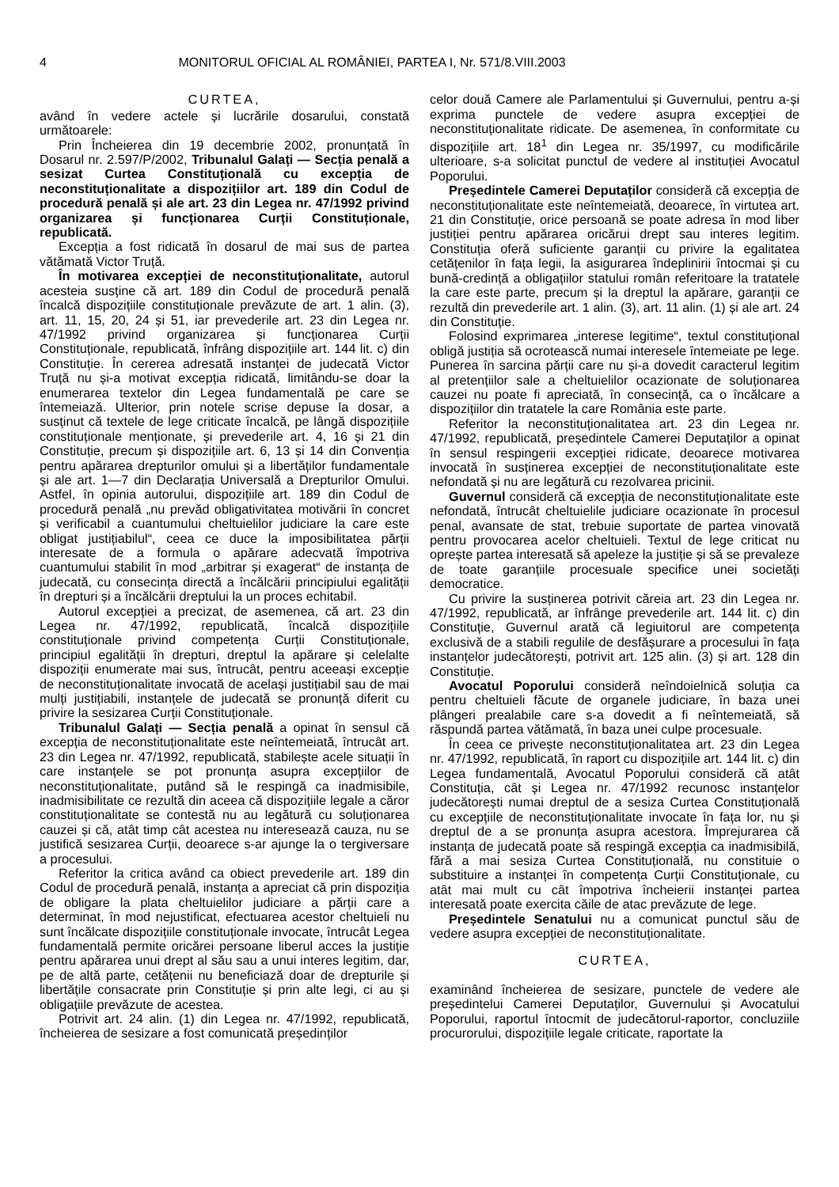4 MONITORUL OFICIAL AL ROMÂNIEI, PARTEA I, Nr. 571/8.VIII.2003
CURTEA,
având în vedere actele și lucrările dosarului, constată următoarele:
Prin Încheierea din 19 decembrie 2002, pronunțată în Dosarul nr. 2.597/P/2002, Tribunalul Galați — Secția penală a sesizat Curtea Constituțională cu excepția de neconstituționalitate a dispozițiilor art. 189 din Codul de procedură penală și ale art. 23 din Legea nr. 47/1992 privind organizarea și funcționarea Curții Constituționale, republicată.
Excepția a fost ridicată în dosarul de mai sus de partea vătămată Victor Truță.
În motivarea excepției de neconstituționalitate, autorul acesteia susține că art. 189 din Codul de procedură penală încalcă dispozițiile constituționale prevăzute de art. 1 alin. (3), art. 11, 15, 20, 24 și 51, iar prevederile art. 23 din Legea nr. 47/1992 privind organizarea și funcționarea Curții Constituționale, republicată, înfrâng dispozițiile art. 144 lit. c) din Constituție. În cererea adresată instanței de judecată Victor Truță nu și-a motivat excepția ridicată, limitându-se doar la enumerarea textelor din Legea fundamentală pe care se întemeiază. Ulterior, prin notele scrise depuse la dosar, a susținut că textele de lege criticate încalcă, pe lângă dispozițiile constituționale menționate, și prevederile art. 4, 16 și 21 din Constituție, precum și dispozițiile art. 6, 13 și 14 din Convenția pentru apărarea drepturilor omului și a libertăților fundamentale și ale art. 1—7 din Declarația Universală a Drepturilor Omului. Astfel, în opinia autorului, dispozițiile art. 189 din Codul de procedură penală „nu prevăd obligativitatea motivării în concret și verificabil a cuantumului cheltuielilor judiciare la care este obligat justițiabilul“, ceea ce duce la imposibilitatea părții interesate de a formula o apărare adecvată împotriva cuantumului stabilit în mod „arbitrar și exagerat“ de instanța de judecată, cu consecința directă a încălcării principiului egalității în drepturi și a încălcării dreptului la un proces echitabil.
Autorul excepției a precizat, de asemenea, că art. 23 din Legea nr. 47/1992, republicată, încalcă dispozițiile constituționale privind competența Curții Constituționale, principiul egalității în drepturi, dreptul la apărare și celelalte dispoziții enumerate mai sus, întrucât, pentru aceeași excepție de neconstituționalitate invocată de același justițiabil sau de mai mulți justițiabili, instanțele de judecată se pronunță diferit cu privire la sesizarea Curții Constituționale.
Tribunalul Galați — Secția penală a opinat în sensul că excepția de neconstituționalitate este neîntemeiată, întrucât art. 23 din Legea nr. 47/1992, republicată, stabilește acele situații în care instanțele se pot pronunța asupra excepțiilor de neconstituționalitate, putând să le respingă ca inadmisibile, inadmisibilitate ce rezultă din aceea că dispozițiile legale a căror constituționalitate se contestă nu au legătură cu soluționarea cauzei și că, atât timp cât acestea nu interesează cauza, nu se justifică sesizarea Curții, deoarece s-ar ajunge la o tergiversare a procesului.
Referitor la critica având ca obiect prevederile art. 189 din Codul de procedură penală, instanța a apreciat că prin dispoziția de obligare la plata cheltuielilor judiciare a părții care a determinat, în mod nejustificat, efectuarea acestor cheltuieli nu sunt încălcate dispozițiile constituționale invocate, întrucât Legea fundamentală permite oricărei persoane liberul acces la justiție pentru apărarea unui drept al său sau a unui interes legitim, dar, pe de altă parte, cetățenii nu beneficiază doar de drepturile și libertățile consacrate prin Constituție și prin alte legi, ci au și obligațiile prevăzute de acestea.
Potrivit art. 24 alin. (1) din Legea nr. 47/1992, republicată, încheierea de sesizare a fost comunicată președinților
celor două Camere ale Parlamentului și Guvernului, pentru a-și exprima punctele de vedere asupra excepției de neconstituționalitate ridicate. De asemenea, în conformitate cu dispozițiile art. 18<sup>1</sup> din Legea nr. 35/1997, cu modificările ulterioare, s-a solicitat punctul de vedere al instituției Avocatul Poporului.
Președintele Camerei Deputaților consideră că excepția de neconstituționalitate este neîntemeiată, deoarece, în virtutea art. 21 din Constituție, orice persoană se poate adresa în mod liber justiției pentru apărarea oricărui drept sau interes legitim. Constituția oferă suficiente garanții cu privire la egalitatea cetățenilor în fața legii, la asigurarea îndeplinirii întocmai și cu bună-credință a obligațiilor statului român referitoare la tratatele la care este parte, precum și la dreptul la apărare, garanții ce rezultă din prevederile art. 1 alin. (3), art. 11 alin. (1) și ale art. 24 din Constituție.
Folosind exprimarea „interese legitime“, textul constituțional obligă justiția să ocrotească numai interesele întemeiate pe lege. Punerea în sarcina părții care nu și-a dovedit caracterul legitim al pretențiilor sale a cheltuielilor ocazionate de soluționarea cauzei nu poate fi apreciată, în consecință, ca o încălcare a dispozițiilor din tratatele la care România este parte.
Referitor la neconstituționalitatea art. 23 din Legea nr. 47/1992, republicată, președintele Camerei Deputaților a opinat în sensul respingerii excepției ridicate, deoarece motivarea invocată în susținerea excepției de neconstituționalitate este nefondată și nu are legătură cu rezolvarea pricinii.
Guvernul consideră că excepția de neconstituționalitate este nefondată, întrucât cheltuielile judiciare ocazionate în procesul penal, avansate de stat, trebuie suportate de partea vinovată pentru provocarea acelor cheltuieli. Textul de lege criticat nu oprește partea interesată să apeleze la justiție și să se prevaleze de toate garanțiile procesuale specifice unei societăți democratice.
Cu privire la susținerea potrivit căreia art. 23 din Legea nr. 47/1992, republicată, ar înfrânge prevederile art. 144 lit. c) din Constituție, Guvernul arată că legiuitorul are competența exclusivă de a stabili regulile de desfășurare a procesului în fața instanțelor judecătorești, potrivit art. 125 alin. (3) și art. 128 din Constituție.
Avocatul Poporului consideră neîndoielnică soluția ca pentru cheltuieli făcute de organele judiciare, în baza unei plângeri prealabile care s-a dovedit a fi neîntemeiată, să răspundă partea vătămată, în baza unei culpe procesuale.
În ceea ce privește neconstituționalitatea art. 23 din Legea nr. 47/1992, republicată, în raport cu dispozițiile art. 144 lit. c) din Legea fundamentală, Avocatul Poporului consideră că atât Constituția, cât și Legea nr. 47/1992 recunosc instanțelor judecătorești numai dreptul de a sesiza Curtea Constituțională cu excepțiile de neconstituționalitate invocate în fața lor, nu și dreptul de a se pronunța asupra acestora. Împrejurarea că instanța de judecată poate să respingă excepția ca inadmisibilă, fără a mai sesiza Curtea Constituțională, nu constituie o substituire a instanței în competența Curții Constituționale, cu atât mai mult cu cât împotriva încheierii instanței partea interesată poate exercita căile de atac prevăzute de lege.
Președintele Senatului nu a comunicat punctul său de vedere asupra excepției de neconstituționalitate.
CURTEA,
examinând încheierea de sesizare, punctele de vedere ale președintelui Camerei Deputaților, Guvernului și Avocatului Poporului, raportul întocmit de judecătorul-raportor, concluziile procurorului, dispozițiile legale criticate, raportate la